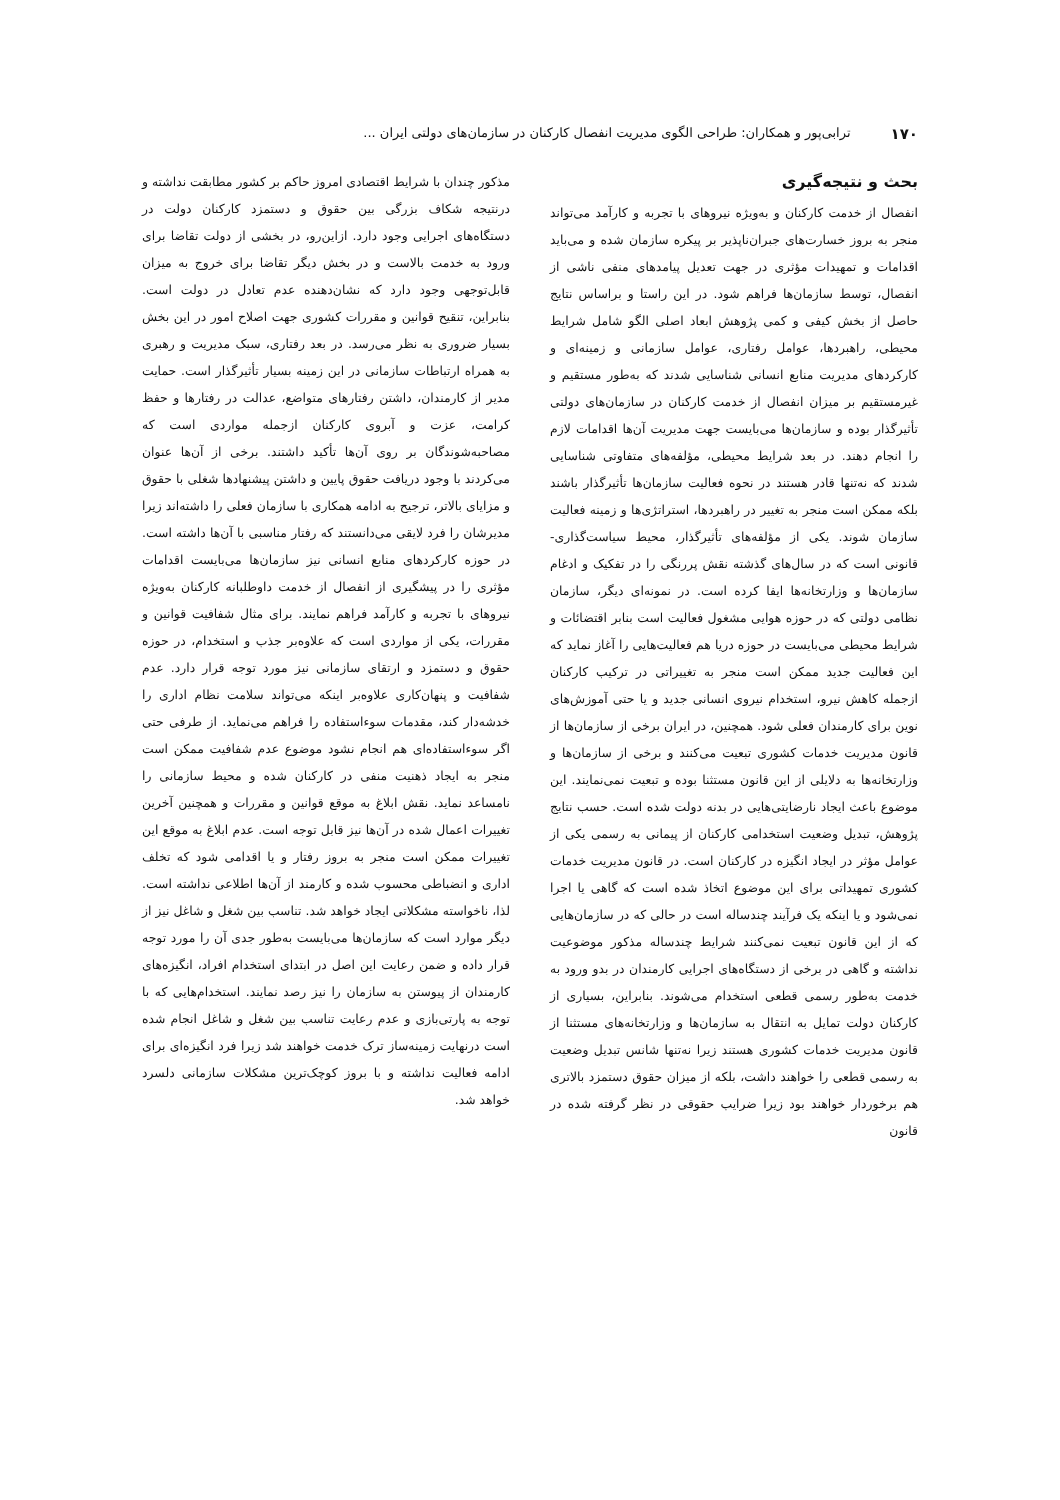۱۷۰ ترابی‌پور و همکاران: طراحی الگوی مدیریت انفصال کارکنان در سازمان‌های دولتی ایران ...
بحث و نتیجه‌گیری
انفصال از خدمت کارکنان و به‌ویژه نیروهای با تجربه و کارآمد می‌تواند منجر به بروز خسارت‌های جبران‌ناپذیر بر پیکره سازمان شده و می‌باید اقدامات و تمهیدات مؤثری در جهت تعدیل پیامدهای منفی ناشی از انفصال، توسط سازمان‌ها فراهم شود. در این راستا و براساس نتایج حاصل از بخش کیفی و کمی پژوهش ابعاد اصلی الگو شامل شرایط محیطی، راهبردها، عوامل رفتاری، عوامل سازمانی و زمینه‌ای و کارکردهای مدیریت منابع انسانی شناسایی شدند که به‌طور مستقیم و غیرمستقیم بر میزان انفصال از خدمت کارکنان در سازمان‌های دولتی تأثیرگذار بوده و سازمان‌ها می‌بایست جهت مدیریت آن‌ها اقدامات لازم را انجام دهند. در بعد شرایط محیطی، مؤلفه‌های متفاوتی شناسایی شدند که نه‌تنها قادر هستند در نحوه فعالیت سازمان‌ها تأثیرگذار باشند بلکه ممکن است منجر به تغییر در راهبردها، استراتژی‌ها و زمینه فعالیت سازمان شوند. یکی از مؤلفه‌های تأثیرگذار، محیط سیاست‌گذاری- قانونی است که در سال‌های گذشته نقش پررنگی را در تفکیک و ادغام سازمان‌ها و وزارتخانه‌ها ایفا کرده است. در نمونه‌ای دیگر، سازمان نظامی دولتی که در حوزه هوایی مشغول فعالیت است بنابر اقتضائات و شرایط محیطی می‌بایست در حوزه دریا هم فعالیت‌هایی را آغاز نماید که این فعالیت جدید ممکن است منجر به تغییراتی در ترکیب کارکنان ازجمله کاهش نیرو، استخدام نیروی انسانی جدید و یا حتی آموزش‌های نوین برای کارمندان فعلی شود. همچنین، در ایران برخی از سازمان‌ها از قانون مدیریت خدمات کشوری تبعیت می‌کنند و برخی از سازمان‌ها و وزارتخانه‌ها به دلایلی از این قانون مستثنا بوده و تبعیت نمی‌نمایند. این موضوع باعث ایجاد نارضایتی‌هایی در بدنه دولت شده است. حسب نتایج پژوهش، تبدیل وضعیت استخدامی کارکنان از پیمانی به رسمی یکی از عوامل مؤثر در ایجاد انگیزه در کارکنان است. در قانون مدیریت خدمات کشوری تمهیداتی برای این موضوع اتخاذ شده است که گاهی یا اجرا نمی‌شود و یا اینکه یک فرآیند چندساله است در حالی که در سازمان‌هایی که از این قانون تبعیت نمی‌کنند شرایط چندساله مذکور موضوعیت نداشته و گاهی در برخی از دستگاه‌های اجرایی کارمندان در بدو ورود به خدمت به‌طور رسمی قطعی استخدام می‌شوند. بنابراین، بسیاری از کارکنان دولت تمایل به انتقال به سازمان‌ها و وزارتخانه‌های مستثنا از قانون مدیریت خدمات کشوری هستند زیرا نه‌تنها شانس تبدیل وضعیت به رسمی قطعی را خواهند داشت، بلکه از میزان حقوق دستمزد بالاتری هم برخوردار خواهند بود زیرا ضرایب حقوقی در نظر گرفته شده در قانون
مذکور چندان با شرایط اقتصادی امروز حاکم بر کشور مطابقت نداشته و درنتیجه شکاف بزرگی بین حقوق و دستمزد کارکنان دولت در دستگاه‌های اجرایی وجود دارد. ازاین‌رو، در بخشی از دولت تقاضا برای ورود به خدمت بالاست و در بخش دیگر تقاضا برای خروج به میزان قابل‌توجهی وجود دارد که نشان‌دهنده عدم تعادل در دولت است. بنابراین، تنقیح قوانین و مقررات کشوری جهت اصلاح امور در این بخش بسیار ضروری به نظر می‌رسد. در بعد رفتاری، سبک مدیریت و رهبری به همراه ارتباطات سازمانی در این زمینه بسیار تأثیرگذار است. حمایت مدیر از کارمندان، داشتن رفتارهای متواضع، عدالت در رفتارها و حفظ کرامت، عزت و آبروی کارکنان ازجمله مواردی است که مصاحبه‌شوندگان بر روی آن‌ها تأکید داشتند. برخی از آن‌ها عنوان می‌کردند با وجود دریافت حقوق پایین و داشتن پیشنهادها شغلی با حقوق و مزایای بالاتر، ترجیح به ادامه همکاری با سازمان فعلی را داشته‌اند زیرا مدیرشان را فرد لایقی می‌دانستند که رفتار مناسبی با آن‌ها داشته است. در حوزه کارکردهای منابع انسانی نیز سازمان‌ها می‌بایست اقدامات مؤثری را در پیشگیری از انفصال از خدمت داوطلبانه کارکنان به‌ویژه نیروهای با تجربه و کارآمد فراهم نمایند. برای مثال شفافیت قوانین و مقررات، یکی از مواردی است که علاوه‌بر جذب و استخدام، در حوزه حقوق و دستمزد و ارتقای سازمانی نیز مورد توجه قرار دارد. عدم شفافیت و پنهان‌کاری علاوه‌بر اینکه می‌تواند سلامت نظام اداری را خدشه‌دار کند، مقدمات سوءاستفاده را فراهم می‌نماید. از طرفی حتی اگر سوءاستفاده‌ای هم انجام نشود موضوع عدم شفافیت ممکن است منجر به ایجاد ذهنیت منفی در کارکنان شده و محیط سازمانی را نامساعد نماید. نقش ابلاغ به موقع قوانین و مقررات و همچنین آخرین تغییرات اعمال شده در آن‌ها نیز قابل توجه است. عدم ابلاغ به موقع این تغییرات ممکن است منجر به بروز رفتار و یا اقدامی شود که تخلف اداری و انضباطی محسوب شده و کارمند از آن‌ها اطلاعی نداشته است. لذا، ناخواسته مشکلاتی ایجاد خواهد شد. تناسب بین شغل و شاغل نیز از دیگر موارد است که سازمان‌ها می‌بایست به‌طور جدی آن را مورد توجه قرار داده و ضمن رعایت این اصل در ابتدای استخدام افراد، انگیزه‌های کارمندان از پیوستن به سازمان را نیز رصد نمایند. استخدام‌هایی که با توجه به پارتی‌بازی و عدم رعایت تناسب بین شغل و شاغل انجام شده است درنهایت زمینه‌ساز ترک خدمت خواهند شد زیرا فرد انگیزه‌ای برای ادامه فعالیت نداشته و با بروز کوچک‌ترین مشکلات سازمانی دلسرد خواهد شد.